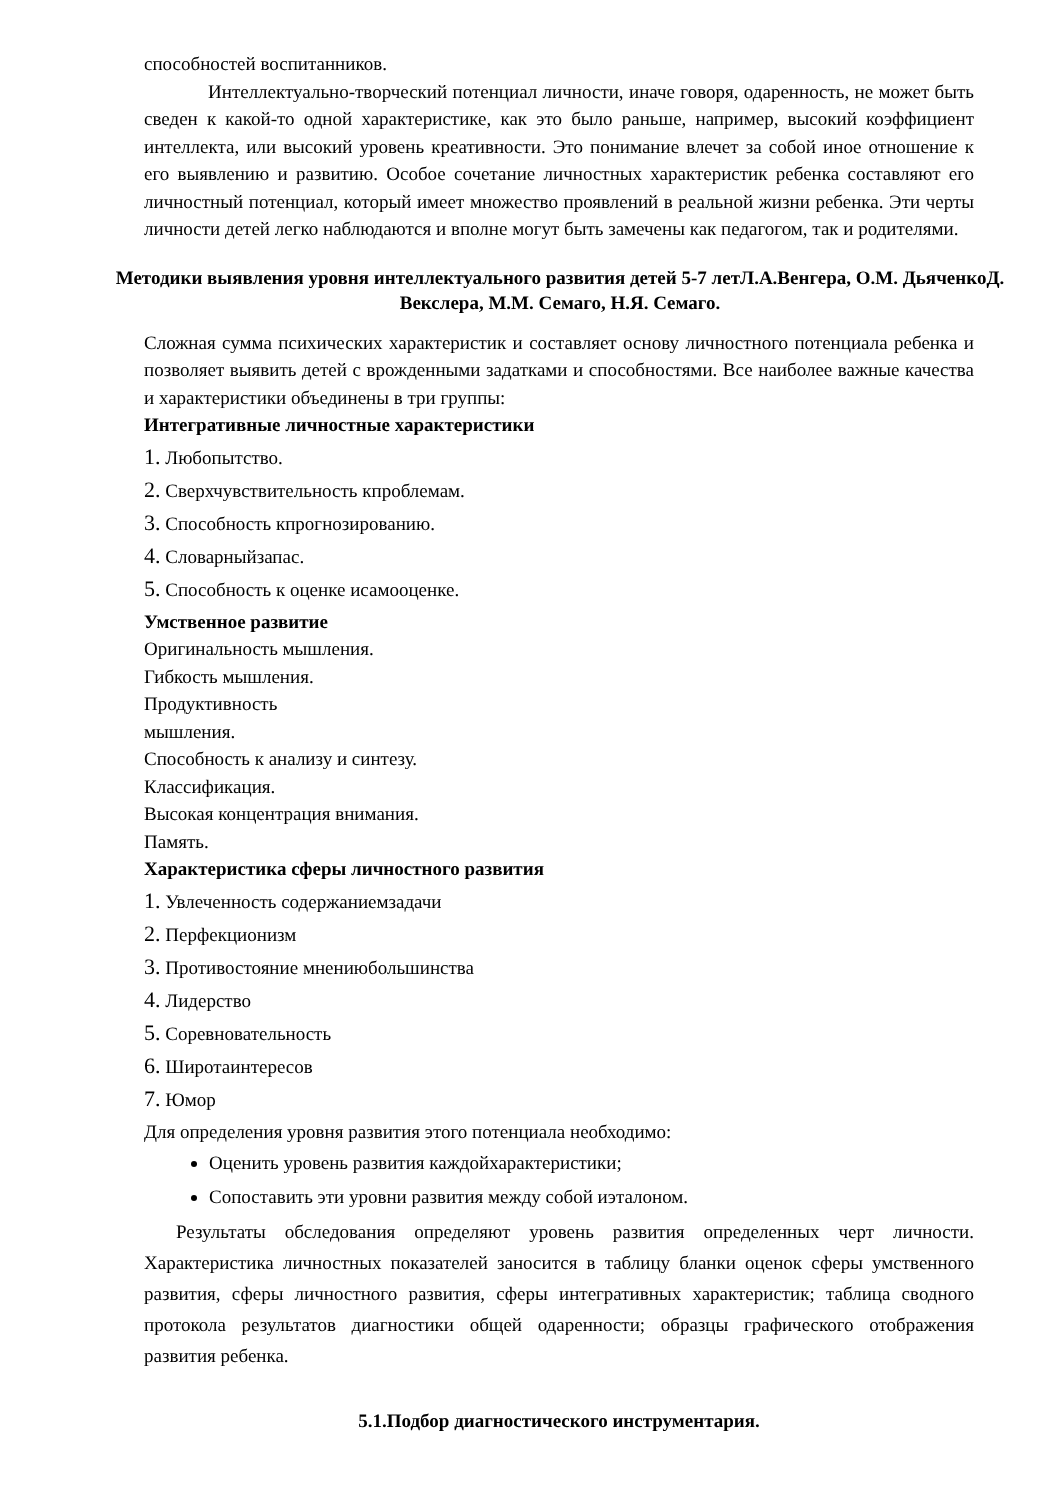способностей воспитанников.
Интеллектуально-творческий потенциал личности, иначе говоря, одаренность, не может быть сведен к какой-то одной характеристике, как это было раньше, например, высокий коэффициент интеллекта, или высокий уровень креативности. Это понимание влечет за собой иное отношение к его выявлению и развитию. Особое сочетание личностных характеристик ребенка составляют его личностный потенциал, который имеет множество проявлений в реальной жизни ребенка. Эти черты личности детей легко наблюдаются и вполне могут быть замечены как педагогом, так и родителями.
Методики выявления уровня интеллектуального развития детей 5-7 летЛ.А.Венгера, О.М. ДьяченкоД. Векслера, М.М. Семаго, Н.Я. Семаго.
Сложная сумма психических характеристик и составляет основу личностного потенциала ребенка и позволяет выявить детей с врожденными задатками и способностями. Все наиболее важные качества и характеристики объединены в три группы:
Интегративные личностные характеристики
1. Любопытство.
2. Сверхчувствительность кпроблемам.
3. Способность кпрогнозированию.
4. Словарныйзапас.
5. Способность к оценке исамооценке.
Умственное развитие
Оригинальность мышления.
Гибкость мышления.
Продуктивность
мышления.
Способность к анализу и синтезу.
Классификация.
Высокая концентрация внимания.
Память.
Характеристика сферы личностного развития
1. Увлеченность содержаниемзадачи
2. Перфекционизм
3. Противостояние мнениюбольшинства
4. Лидерство
5. Соревновательность
6. Широтаинтересов
7. Юмор
Для определения уровня развития этого потенциала необходимо:
Оценить уровень развития каждойхарактеристики;
Сопоставить эти уровни развития между собой иэталоном.
Результаты обследования определяют уровень развития определенных черт личности. Характеристика личностных показателей заносится в таблицу бланки оценок сферы умственного развития, сферы личностного развития, сферы интегративных характеристик; таблица сводного протокола результатов диагностики общей одаренности; образцы графического отображения развития ребенка.
5.1.Подбор диагностического инструментария.